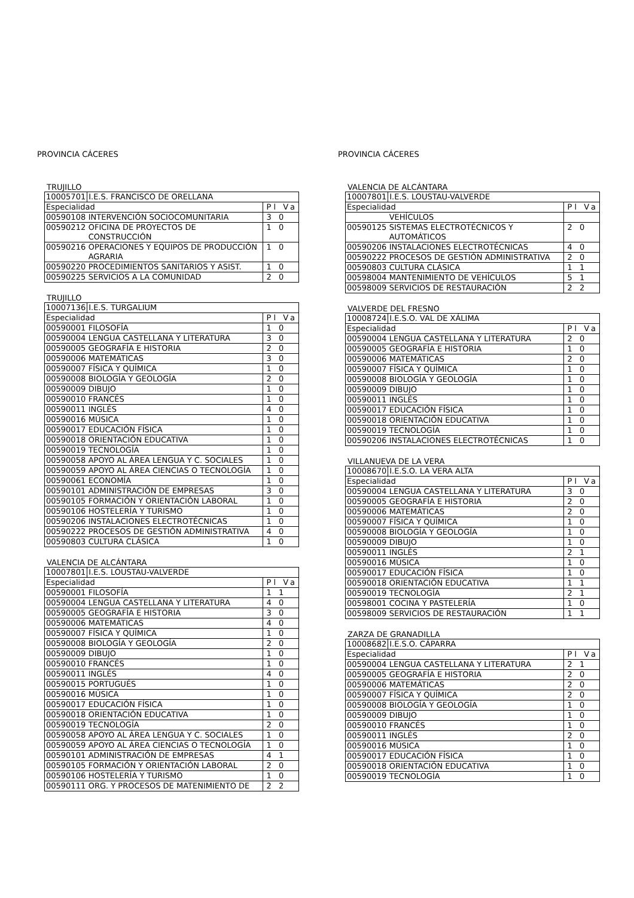PROVINCIA CÁCERES
TRUJILLO
| 10005701 | I.E.S. FRANCISCO DE ORELLANA | |
| Especialidad | | Pl Va |
| 00590108 | INTERVENCIÓN SOCIOCOMUNITARIA | 3 0 |
| 00590212 | OFICINA DE PROYECTOS DE CONSTRUCCIÓN | 1 0 |
| 00590216 | OPERACIONES Y EQUIPOS DE PRODUCCIÓN AGRARIA | 1 0 |
| 00590220 | PROCEDIMIENTOS SANITARIOS Y ASIST. | 1 0 |
| 00590225 | SERVICIOS A LA COMUNIDAD | 2 0 |
TRUJILLO
| 10007136 | I.E.S. TURGALIUM | |
| Especialidad | | Pl Va |
| 00590001 | FILOSOFÍA | 1 0 |
| 00590004 | LENGUA CASTELLANA Y LITERATURA | 3 0 |
| 00590005 | GEOGRAFÍA E HISTORIA | 2 0 |
| 00590006 | MATEMÁTICAS | 3 0 |
| 00590007 | FÍSICA Y QUÍMICA | 1 0 |
| 00590008 | BIOLOGÍA Y GEOLOGÍA | 2 0 |
| 00590009 | DIBUJO | 1 0 |
| 00590010 | FRANCÉS | 1 0 |
| 00590011 | INGLÉS | 4 0 |
| 00590016 | MÚSICA | 1 0 |
| 00590017 | EDUCACIÓN FÍSICA | 1 0 |
| 00590018 | ORIENTACIÓN EDUCATIVA | 1 0 |
| 00590019 | TECNOLOGÍA | 1 0 |
| 00590058 | APOYO AL ÁREA LENGUA Y C. SOCIALES | 1 0 |
| 00590059 | APOYO AL ÁREA CIENCIAS O TECNOLOGÍA | 1 0 |
| 00590061 | ECONOMÍA | 1 0 |
| 00590101 | ADMINISTRACIÓN DE EMPRESAS | 3 0 |
| 00590105 | FORMACIÓN Y ORIENTACIÓN LABORAL | 1 0 |
| 00590106 | HOSTELERÍA Y TURISMO | 1 0 |
| 00590206 | INSTALACIONES ELECTROTÉCNICAS | 1 0 |
| 00590222 | PROCESOS DE GESTIÓN ADMINISTRATIVA | 4 0 |
| 00590803 | CULTURA CLÁSICA | 1 0 |
VALENCIA DE ALCÁNTARA
| 10007801 | I.E.S. LOUSTAU-VALVERDE | |
| Especialidad | | Pl Va |
| 00590001 | FILOSOFÍA | 1 1 |
| 00590004 | LENGUA CASTELLANA Y LITERATURA | 4 0 |
| 00590005 | GEOGRAFÍA E HISTORIA | 3 0 |
| 00590006 | MATEMÁTICAS | 4 0 |
| 00590007 | FÍSICA Y QUÍMICA | 1 0 |
| 00590008 | BIOLOGÍA Y GEOLOGÍA | 2 0 |
| 00590009 | DIBUJO | 1 0 |
| 00590010 | FRANCÉS | 1 0 |
| 00590011 | INGLÉS | 4 0 |
| 00590015 | PORTUGUÉS | 1 0 |
| 00590016 | MÚSICA | 1 0 |
| 00590017 | EDUCACIÓN FÍSICA | 1 0 |
| 00590018 | ORIENTACIÓN EDUCATIVA | 1 0 |
| 00590019 | TECNOLOGÍA | 2 0 |
| 00590058 | APOYO AL ÁREA LENGUA Y C. SOCIALES | 1 0 |
| 00590059 | APOYO AL ÁREA CIENCIAS O TECNOLOGÍA | 1 0 |
| 00590101 | ADMINISTRACIÓN DE EMPRESAS | 4 1 |
| 00590105 | FORMACIÓN Y ORIENTACIÓN LABORAL | 2 0 |
| 00590106 | HOSTELERÍA Y TURISMO | 1 0 |
| 00590111 | ORG. Y PROCESOS DE MATENIMIENTO DE | 2 2 |
PROVINCIA CÁCERES
VALENCIA DE ALCÁNTARA
| 10007801 | I.E.S. LOUSTAU-VALVERDE | |
| Especialidad | | Pl Va |
| | VEHÍCULOS | |
| 00590125 | SISTEMAS ELECTROTÉCNICOS Y AUTOMÁTICOS | 2 0 |
| 00590206 | INSTALACIONES ELECTROTÉCNICAS | 4 0 |
| 00590222 | PROCESOS DE GESTIÓN ADMINISTRATIVA | 2 0 |
| 00590803 | CULTURA CLÁSICA | 1 1 |
| 00598004 | MANTENIMIENTO DE VEHÍCULOS | 5 1 |
| 00598009 | SERVICIOS DE RESTAURACIÓN | 2 2 |
VALVERDE DEL FRESNO
| 10008724 | I.E.S.O. VAL DE XÁLIMA | |
| Especialidad | | Pl Va |
| 00590004 | LENGUA CASTELLANA Y LITERATURA | 2 0 |
| 00590005 | GEOGRAFÍA E HISTORIA | 1 0 |
| 00590006 | MATEMÁTICAS | 2 0 |
| 00590007 | FÍSICA Y QUÍMICA | 1 0 |
| 00590008 | BIOLOGÍA Y GEOLOGÍA | 1 0 |
| 00590009 | DIBUJO | 1 0 |
| 00590011 | INGLÉS | 1 0 |
| 00590017 | EDUCACIÓN FÍSICA | 1 0 |
| 00590018 | ORIENTACIÓN EDUCATIVA | 1 0 |
| 00590019 | TECNOLOGÍA | 1 0 |
| 00590206 | INSTALACIONES ELECTROTÉCNICAS | 1 0 |
VILLANUEVA DE LA VERA
| 10008670 | I.E.S.O. LA VERA ALTA | |
| Especialidad | | Pl Va |
| 00590004 | LENGUA CASTELLANA Y LITERATURA | 3 0 |
| 00590005 | GEOGRAFÍA E HISTORIA | 2 0 |
| 00590006 | MATEMÁTICAS | 2 0 |
| 00590007 | FÍSICA Y QUÍMICA | 1 0 |
| 00590008 | BIOLOGÍA Y GEOLOGÍA | 1 0 |
| 00590009 | DIBUJO | 1 0 |
| 00590011 | INGLÉS | 2 1 |
| 00590016 | MÚSICA | 1 0 |
| 00590017 | EDUCACIÓN FÍSICA | 1 0 |
| 00590018 | ORIENTACIÓN EDUCATIVA | 1 1 |
| 00590019 | TECNOLOGÍA | 2 1 |
| 00598001 | COCINA Y PASTELERÍA | 1 0 |
| 00598009 | SERVICIOS DE RESTAURACIÓN | 1 1 |
ZARZA DE GRANADILLA
| 10008682 | I.E.S.O. CÁPARRA | |
| Especialidad | | Pl Va |
| 00590004 | LENGUA CASTELLANA Y LITERATURA | 2 1 |
| 00590005 | GEOGRAFÍA E HISTORIA | 2 0 |
| 00590006 | MATEMÁTICAS | 2 0 |
| 00590007 | FÍSICA Y QUÍMICA | 2 0 |
| 00590008 | BIOLOGÍA Y GEOLOGÍA | 1 0 |
| 00590009 | DIBUJO | 1 0 |
| 00590010 | FRANCÉS | 1 0 |
| 00590011 | INGLÉS | 2 0 |
| 00590016 | MÚSICA | 1 0 |
| 00590017 | EDUCACIÓN FÍSICA | 1 0 |
| 00590018 | ORIENTACIÓN EDUCATIVA | 1 0 |
| 00590019 | TECNOLOGÍA | 1 0 |